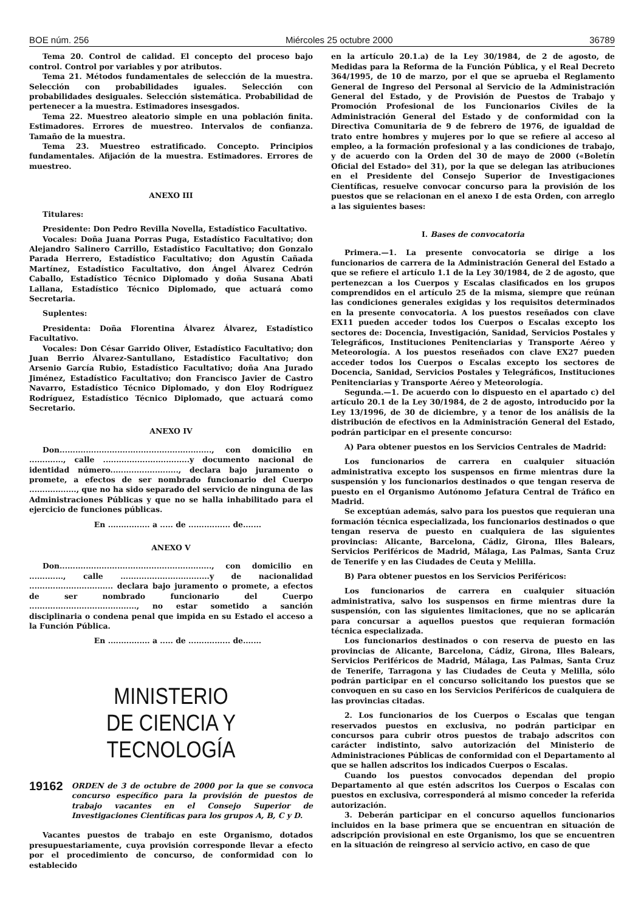BOE núm. 256 Miércoles 25 octubre 2000 36789
Tema 20. Control de calidad. El concepto del proceso bajo control. Control por variables y por atributos.
Tema 21. Métodos fundamentales de selección de la muestra. Selección con probabilidades iguales. Selección con probabilidades desiguales. Selección sistemática. Probabilidad de pertenecer a la muestra. Estimadores insesgados.
Tema 22. Muestreo aleatorio simple en una población finita. Estimadores. Errores de muestreo. Intervalos de confianza. Tamaño de la muestra.
Tema 23. Muestreo estratificado. Concepto. Principios fundamentales. Afijación de la muestra. Estimadores. Errores de muestreo.
ANEXO III
Titulares:
Presidente: Don Pedro Revilla Novella, Estadístico Facultativo.
Vocales: Doña Juana Porras Puga, Estadístico Facultativo; don Alejandro Salinero Carrillo, Estadístico Facultativo; don Gonzalo Parada Herrero, Estadístico Facultativo; don Agustín Cañada Martínez, Estadístico Facultativo, don Ángel Álvarez Cedrón Caballo, Estadístico Técnico Diplomado y doña Susana Abati Lallana, Estadístico Técnico Diplomado, que actuará como Secretaria.
Suplentes:
Presidenta: Doña Florentina Álvarez Álvarez, Estadístico Facultativo.
Vocales: Don César Garrido Oliver, Estadístico Facultativo; don Juan Berrio Álvarez-Santullano, Estadístico Facultativo; don Arsenio García Rubio, Estadístico Facultativo; doña Ana Jurado Jiménez, Estadístico Facultativo; don Francisco Javier de Castro Navarro, Estadístico Técnico Diplomado, y don Eloy Rodríguez Rodríguez, Estadístico Técnico Diplomado, que actuará como Secretario.
ANEXO IV
Don.........................................................., con domicilio en ............., calle .................................y documento nacional de identidad número.........................., declara bajo juramento o promete, a efectos de ser nombrado funcionario del Cuerpo .................., que no ha sido separado del servicio de ninguna de las Administraciones Públicas y que no se halla inhabilitado para el ejercicio de funciones públicas.
En ................ a ..... de ................ de.......
ANEXO V
Don.........................................................., con domicilio en ............., calle ..................................y de nacionalidad ................................ declara bajo juramento o promete, a efectos de ser nombrado funcionario del Cuerpo ........................................., no estar sometido a sanción disciplinaria o condena penal que impida en su Estado el acceso a la Función Pública.
En ................ a ..... de ................ de.......
MINISTERIO
DE CIENCIA Y TECNOLOGÍA
19162 ORDEN de 3 de octubre de 2000 por la que se convoca concurso específico para la provisión de puestos de trabajo vacantes en el Consejo Superior de Investigaciones Científicas para los grupos A, B, C y D.
Vacantes puestos de trabajo en este Organismo, dotados presupuestariamente, cuya provisión corresponde llevar a efecto por el procedimiento de concurso, de conformidad con lo establecido
en la artículo 20.1.a) de la Ley 30/1984, de 2 de agosto, de Medidas para la Reforma de la Función Pública, y el Real Decreto 364/1995, de 10 de marzo, por el que se aprueba el Reglamento General de Ingreso del Personal al Servicio de la Administración General del Estado, y de Provisión de Puestos de Trabajo y Promoción Profesional de los Funcionarios Civiles de la Administración General del Estado y de conformidad con la Directiva Comunitaria de 9 de febrero de 1976, de igualdad de trato entre hombres y mujeres por lo que se refiere al acceso al empleo, a la formación profesional y a las condiciones de trabajo, y de acuerdo con la Orden del 30 de mayo de 2000 («Boletín Oficial del Estado» del 31), por la que se delegan las atribuciones en el Presidente del Consejo Superior de Investigaciones Científicas, resuelve convocar concurso para la provisión de los puestos que se relacionan en el anexo I de esta Orden, con arreglo a las siguientes bases:
I. Bases de convocatoria
Primera.—1. La presente convocatoria se dirige a los funcionarios de carrera de la Administración General del Estado a que se refiere el artículo 1.1 de la Ley 30/1984, de 2 de agosto, que pertenezcan a los Cuerpos y Escalas clasificados en los grupos comprendidos en el artículo 25 de la misma, siempre que reúnan las condiciones generales exigidas y los requisitos determinados en la presente convocatoria. A los puestos reseñados con clave EX11 pueden acceder todos los Cuerpos o Escalas excepto los sectores de: Docencia, Investigación, Sanidad, Servicios Postales y Telegráficos, Instituciones Penitenciarias y Transporte Aéreo y Meteorología. A los puestos reseñados con clave EX27 pueden acceder todos los Cuerpos o Escalas excepto los sectores de Docencia, Sanidad, Servicios Postales y Telegráficos, Instituciones Penitenciarias y Transporte Aéreo y Meteorología.
Segunda.—1. De acuerdo con lo dispuesto en el apartado c) del artículo 20.1 de la Ley 30/1984, de 2 de agosto, introducido por la Ley 13/1996, de 30 de diciembre, y a tenor de los análisis de la distribución de efectivos en la Administración General del Estado, podrán participar en el presente concurso:
A) Para obtener puestos en los Servicios Centrales de Madrid:
Los funcionarios de carrera en cualquier situación administrativa excepto los suspensos en firme mientras dure la suspensión y los funcionarios destinados o que tengan reserva de puesto en el Organismo Autónomo Jefatura Central de Tráfico en Madrid.
Se exceptúan además, salvo para los puestos que requieran una formación técnica especializada, los funcionarios destinados o que tengan reserva de puesto en cualquiera de las siguientes provincias: Alicante, Barcelona, Cádiz, Girona, Illes Balears, Servicios Periféricos de Madrid, Málaga, Las Palmas, Santa Cruz de Tenerife y en las Ciudades de Ceuta y Melilla.
B) Para obtener puestos en los Servicios Periféricos:
Los funcionarios de carrera en cualquier situación administrativa, salvo los suspensos en firme mientras dure la suspensión, con las siguientes limitaciones, que no se aplicarán para concursar a aquellos puestos que requieran formación técnica especializada.
Los funcionarios destinados o con reserva de puesto en las provincias de Alicante, Barcelona, Cádiz, Girona, Illes Balears, Servicios Periféricos de Madrid, Málaga, Las Palmas, Santa Cruz de Tenerife, Tarragona y las Ciudades de Ceuta y Melilla, sólo podrán participar en el concurso solicitando los puestos que se convoquen en su caso en los Servicios Periféricos de cualquiera de las provincias citadas.
2. Los funcionarios de los Cuerpos o Escalas que tengan reservados puestos en exclusiva, no podrán participar en concursos para cubrir otros puestos de trabajo adscritos con carácter indistinto, salvo autorización del Ministerio de Administraciones Públicas de conformidad con el Departamento al que se hallen adscritos los indicados Cuerpos o Escalas.
Cuando los puestos convocados dependan del propio Departamento al que estén adscritos los Cuerpos o Escalas con puestos en exclusiva, corresponderá al mismo conceder la referida autorización.
3. Deberán participar en el concurso aquellos funcionarios incluidos en la base primera que se encuentran en situación de adscripción provisional en este Organismo, los que se encuentren en la situación de reingreso al servicio activo, en caso de que